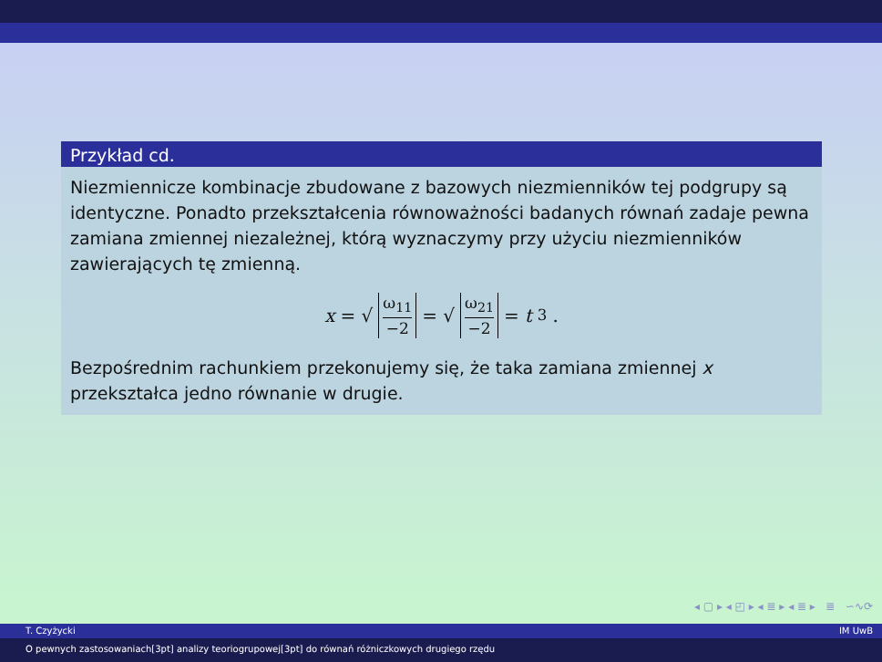Przykład cd.
Niezmiennicze kombinacje zbudowane z bazowych niezmienników tej podgrupy są identyczne. Ponadto przekształcenia równoważności badanych równań zadaje pewna zamiana zmiennej niezależnej, którą wyznaczymy przy użyciu niezmienników zawierających tę zmienną.
x = √ ω<sub>11</sub> −2 = √ ω<sub>21</sub> −2 = t<sup>3</sup>.
Bezpośrednim rachunkiem przekonujemy się, że taka zamiana zmiennej x przekształca jedno równanie w drugie.
◂ ▢ ▸ ◂ ◰ ▸ ◂ ≣ ▸ ◂ ≣ ▸ ≣ ∽∿⟳
T. Czyżycki IM UwB
O pewnych zastosowaniach[3pt] analizy teoriogrupowej[3pt] do równań różniczkowych drugiego rzędu